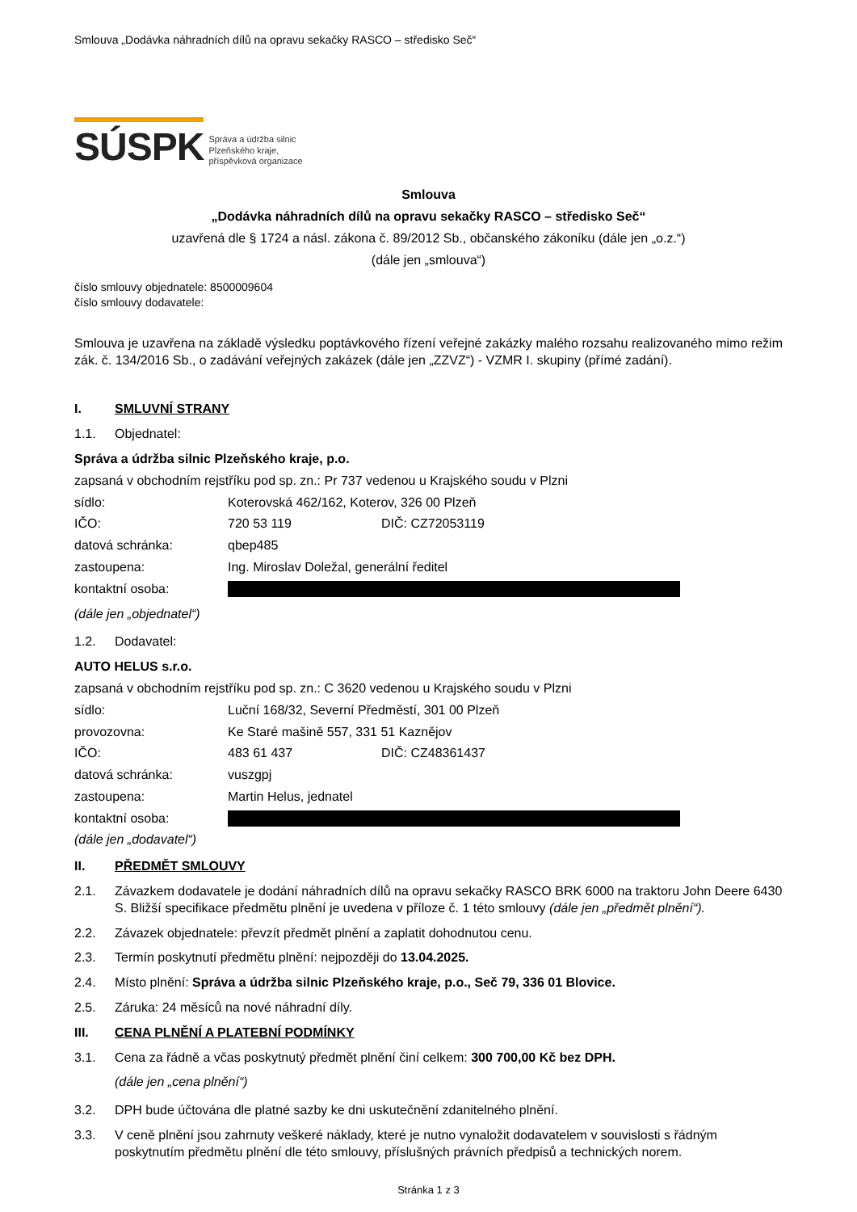Smlouva „Dodávka náhradních dílů na opravu sekačky RASCO – středisko Seč“
SÚSPK Správa a údržba silnic
Plzeňského kraje,
příspěvková organizace
Smlouva
„Dodávka náhradních dílů na opravu sekačky RASCO – středisko Seč“
uzavřená dle § 1724 a násl. zákona č. 89/2012 Sb., občanského zákoníku (dále jen „o.z.“)
(dále jen „smlouva“)
číslo smlouvy objednatele: 8500009604
číslo smlouvy dodavatele:
Smlouva je uzavřena na základě výsledku poptávkového řízení veřejné zakázky malého rozsahu realizovaného mimo režim zák. č. 134/2016 Sb., o zadávání veřejných zakázek (dále jen „ZZVZ“) - VZMR I. skupiny (přímé zadání).
I. SMLUVNÍ STRANY
1.1. Objednatel:
Správa a údržba silnic Plzeňského kraje, p.o.
zapsaná v obchodním rejstříku pod sp. zn.: Pr 737 vedenou u Krajského soudu v Plzni
sídlo: Koterovská 462/162, Koterov, 326 00 Plzeň
IČO: 720 53 119 DIČ: CZ72053119
datová schránka: qbep485
zastoupena: Ing. Miroslav Doležal, generální ředitel
kontaktní osoba:
(dále jen „objednatel“)
1.2. Dodavatel:
AUTO HELUS s.r.o.
zapsaná v obchodním rejstříku pod sp. zn.: C 3620 vedenou u Krajského soudu v Plzni
sídlo: Luční 168/32, Severní Předměstí, 301 00 Plzeň
provozovna: Ke Staré mašině 557, 331 51 Kaznějov
IČO: 483 61 437 DIČ: CZ48361437
datová schránka: vuszgpj
zastoupena: Martin Helus, jednatel
kontaktní osoba:
(dále jen „dodavatel“)
II. PŘEDMĚT SMLOUVY
2.1. Závazkem dodavatele je dodání náhradních dílů na opravu sekačky RASCO BRK 6000 na traktoru John Deere 6430 S. Bližší specifikace předmětu plnění je uvedena v příloze č. 1 této smlouvy (dále jen „předmět plnění“).
2.2. Závazek objednatele: převzít předmět plnění a zaplatit dohodnutou cenu.
2.3. Termín poskytnutí předmětu plnění: nejpozději do 13.04.2025.
2.4. Místo plnění: Správa a údržba silnic Plzeňského kraje, p.o., Seč 79, 336 01 Blovice.
2.5. Záruka: 24 měsíců na nové náhradní díly.
III. CENA PLNĚNÍ A PLATEBNÍ PODMÍNKY
3.1. Cena za řádně a včas poskytnutý předmět plnění činí celkem: 300 700,00 Kč bez DPH.
(dále jen „cena plnění“)
3.2. DPH bude účtována dle platné sazby ke dni uskutečnění zdanitelného plnění.
3.3. V ceně plnění jsou zahrnuty veškeré náklady, které je nutno vynaložit dodavatelem v souvislosti s řádným poskytnutím předmětu plnění dle této smlouvy, příslušných právních předpisů a technických norem.
Stránka 1 z 3